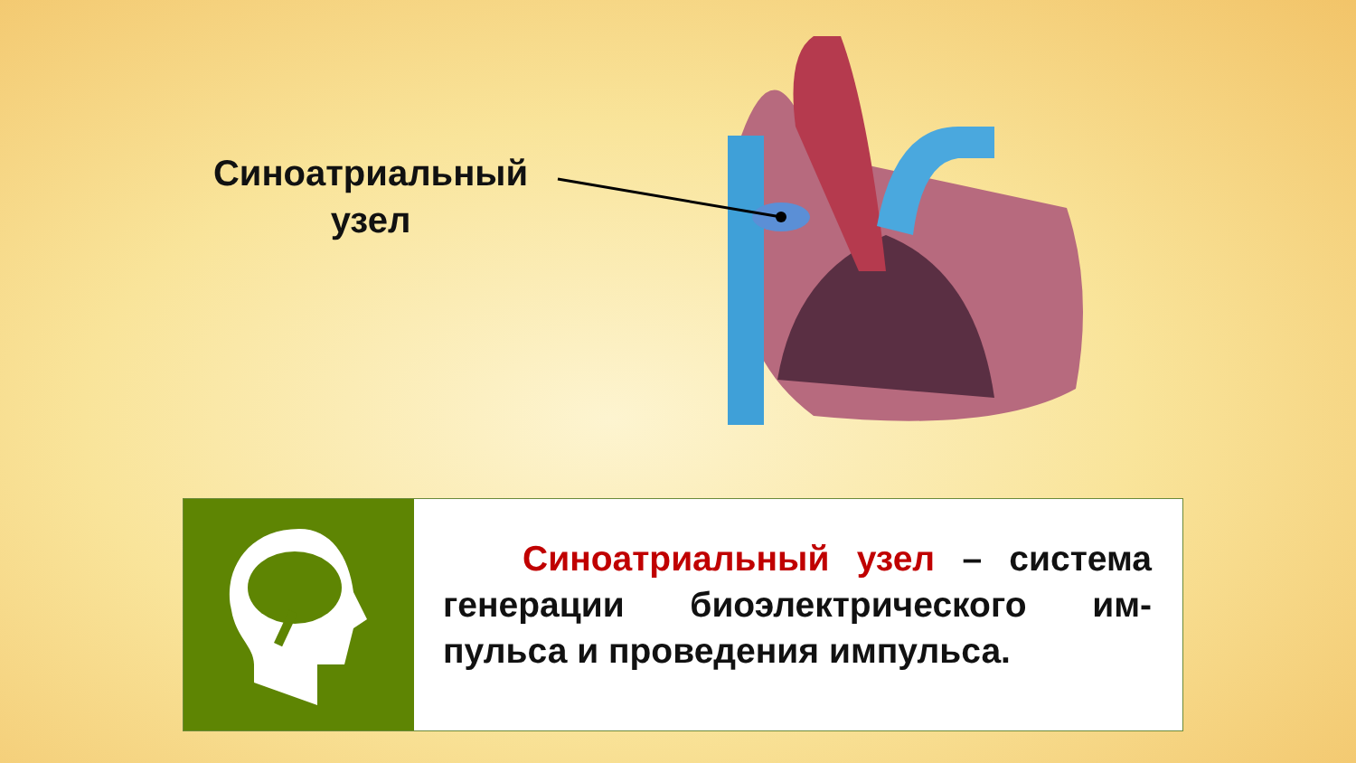Синоатриальный узел
Синоатриальный узел – система генерации биоэлектрического им-пульса и проведения импульса.